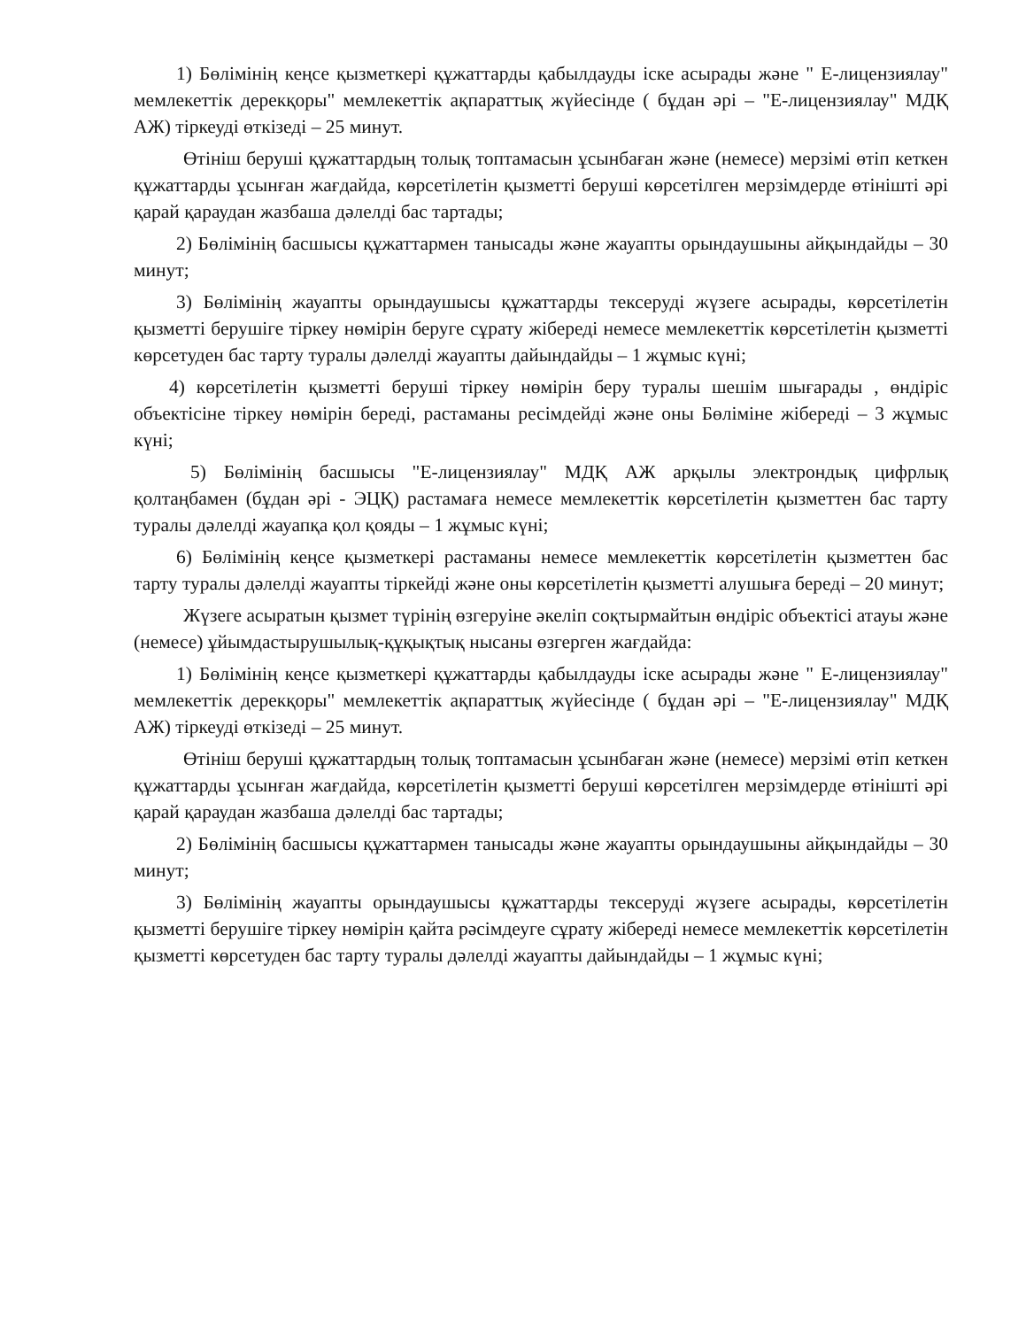1) Бөлімінің кеңсе қызметкері құжаттарды қабылдауды іске асырады және " Е-лицензиялау" мемлекеттік дерекқоры" мемлекеттік ақпараттық жүйесінде ( бұдан әрі – "Е-лицензиялау" МДҚ АЖ) тіркеуді өткізеді – 25 минут.
Өтініш беруші құжаттардың толық топтамасын ұсынбаған және (немесе) мерзімі өтіп кеткен құжаттарды ұсынған жағдайда, көрсетілетін қызметті беруші көрсетілген мерзімдерде өтінішті әрі қарай қараудан жазбаша дәлелді бас тартады;
2) Бөлімінің басшысы құжаттармен танысады және жауапты орындаушыны айқындайды – 30 минут;
3) Бөлімінің жауапты орындаушысы құжаттарды тексеруді жүзеге асырады, көрсетілетін қызметті берушіге тіркеу нөмірін беруге сұрату жібереді немесе мемлекеттік көрсетілетін қызметті көрсетуден бас тарту туралы дәлелді жауапты дайындайды – 1 жұмыс күні;
4) көрсетілетін қызметті беруші тіркеу нөмірін беру туралы шешім шығарады , өндіріс объектісіне тіркеу нөмірін береді, растаманы ресімдейді және оны Бөліміне жібереді – 3 жұмыс күні;
5) Бөлімінің басшысы "Е-лицензиялау" МДҚ АЖ арқылы электрондық цифрлық қолтаңбамен (бұдан әрі - ЭЦҚ) растамаға немесе мемлекеттік көрсетілетін қызметтен бас тарту туралы дәлелді жауапқа қол қояды – 1 жұмыс күні;
6) Бөлімінің кеңсе қызметкері растаманы немесе мемлекеттік көрсетілетін қызметтен бас тарту туралы дәлелді жауапты тіркейді және оны көрсетілетін қызметті алушыға береді – 20 минут;
Жүзеге асыратын қызмет түрінің өзгеруіне әкеліп соқтырмайтын өндіріс объектісі атауы және (немесе) ұйымдастырушылық-құқықтық нысаны өзгерген жағдайда:
1) Бөлімінің кеңсе қызметкері құжаттарды қабылдауды іске асырады және " Е-лицензиялау" мемлекеттік дерекқоры" мемлекеттік ақпараттық жүйесінде ( бұдан әрі – "Е-лицензиялау" МДҚ АЖ) тіркеуді өткізеді – 25 минут.
Өтініш беруші құжаттардың толық топтамасын ұсынбаған және (немесе) мерзімі өтіп кеткен құжаттарды ұсынған жағдайда, көрсетілетін қызметті беруші көрсетілген мерзімдерде өтінішті әрі қарай қараудан жазбаша дәлелді бас тартады;
2) Бөлімінің басшысы құжаттармен танысады және жауапты орындаушыны айқындайды – 30 минут;
3) Бөлімінің жауапты орындаушысы құжаттарды тексеруді жүзеге асырады, көрсетілетін қызметті берушіге тіркеу нөмірін қайта рәсімдеуге сұрату жібереді немесе мемлекеттік көрсетілетін қызметті көрсетуден бас тарту туралы дәлелді жауапты дайындайды – 1 жұмыс күні;